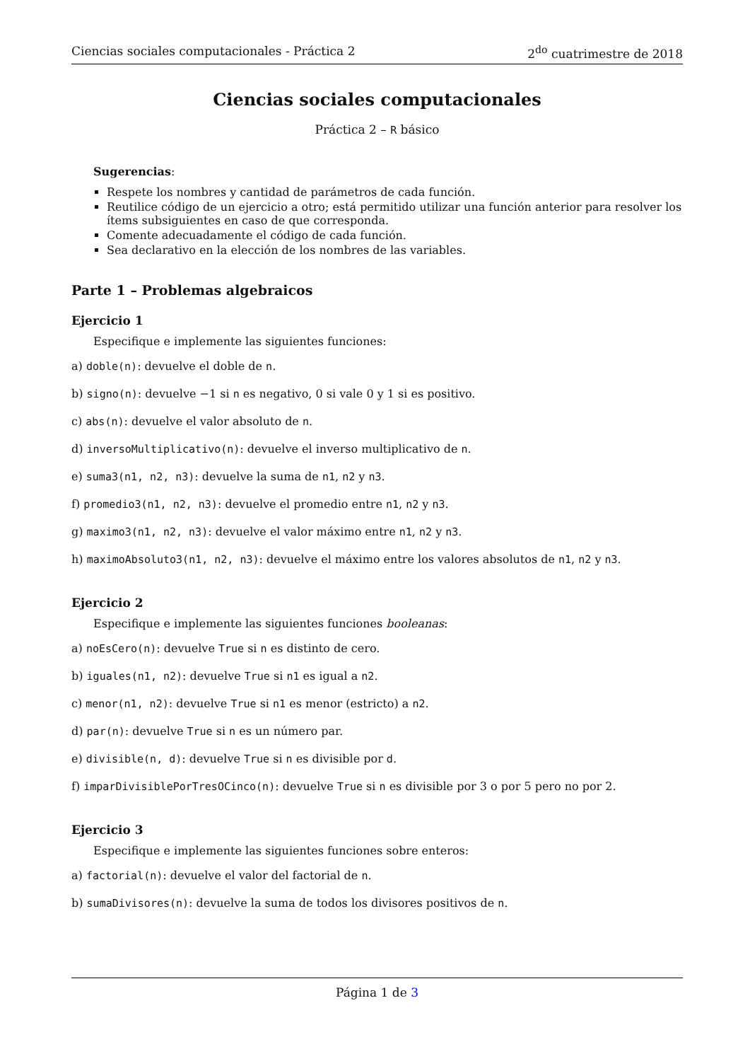Ciencias sociales computacionales - Práctica 2 2<sup>do</sup> cuatrimestre de 2018
Ciencias sociales computacionales
Práctica 2 – R básico
Sugerencias:
Respete los nombres y cantidad de parámetros de cada función.
Reutilice código de un ejercicio a otro; está permitido utilizar una función anterior para resolver los ítems subsiguientes en caso de que corresponda.
Comente adecuadamente el código de cada función.
Sea declarativo en la elección de los nombres de las variables.
Parte 1 – Problemas algebraicos
Ejercicio 1
Especifique e implemente las siguientes funciones:
a) doble(n): devuelve el doble de n.
b) signo(n): devuelve −1 si n es negativo, 0 si vale 0 y 1 si es positivo.
c) abs(n): devuelve el valor absoluto de n.
d) inversoMultiplicativo(n): devuelve el inverso multiplicativo de n.
e) suma3(n1, n2, n3): devuelve la suma de n1, n2 y n3.
f) promedio3(n1, n2, n3): devuelve el promedio entre n1, n2 y n3.
g) maximo3(n1, n2, n3): devuelve el valor máximo entre n1, n2 y n3.
h) maximoAbsoluto3(n1, n2, n3): devuelve el máximo entre los valores absolutos de n1, n2 y n3.
Ejercicio 2
Especifique e implemente las siguientes funciones booleanas:
a) noEsCero(n): devuelve True si n es distinto de cero.
b) iguales(n1, n2): devuelve True si n1 es igual a n2.
c) menor(n1, n2): devuelve True si n1 es menor (estricto) a n2.
d) par(n): devuelve True si n es un número par.
e) divisible(n, d): devuelve True si n es divisible por d.
f) imparDivisiblePorTresOCinco(n): devuelve True si n es divisible por 3 o por 5 pero no por 2.
Ejercicio 3
Especifique e implemente las siguientes funciones sobre enteros:
a) factorial(n): devuelve el valor del factorial de n.
b) sumaDivisores(n): devuelve la suma de todos los divisores positivos de n.
Página 1 de 3